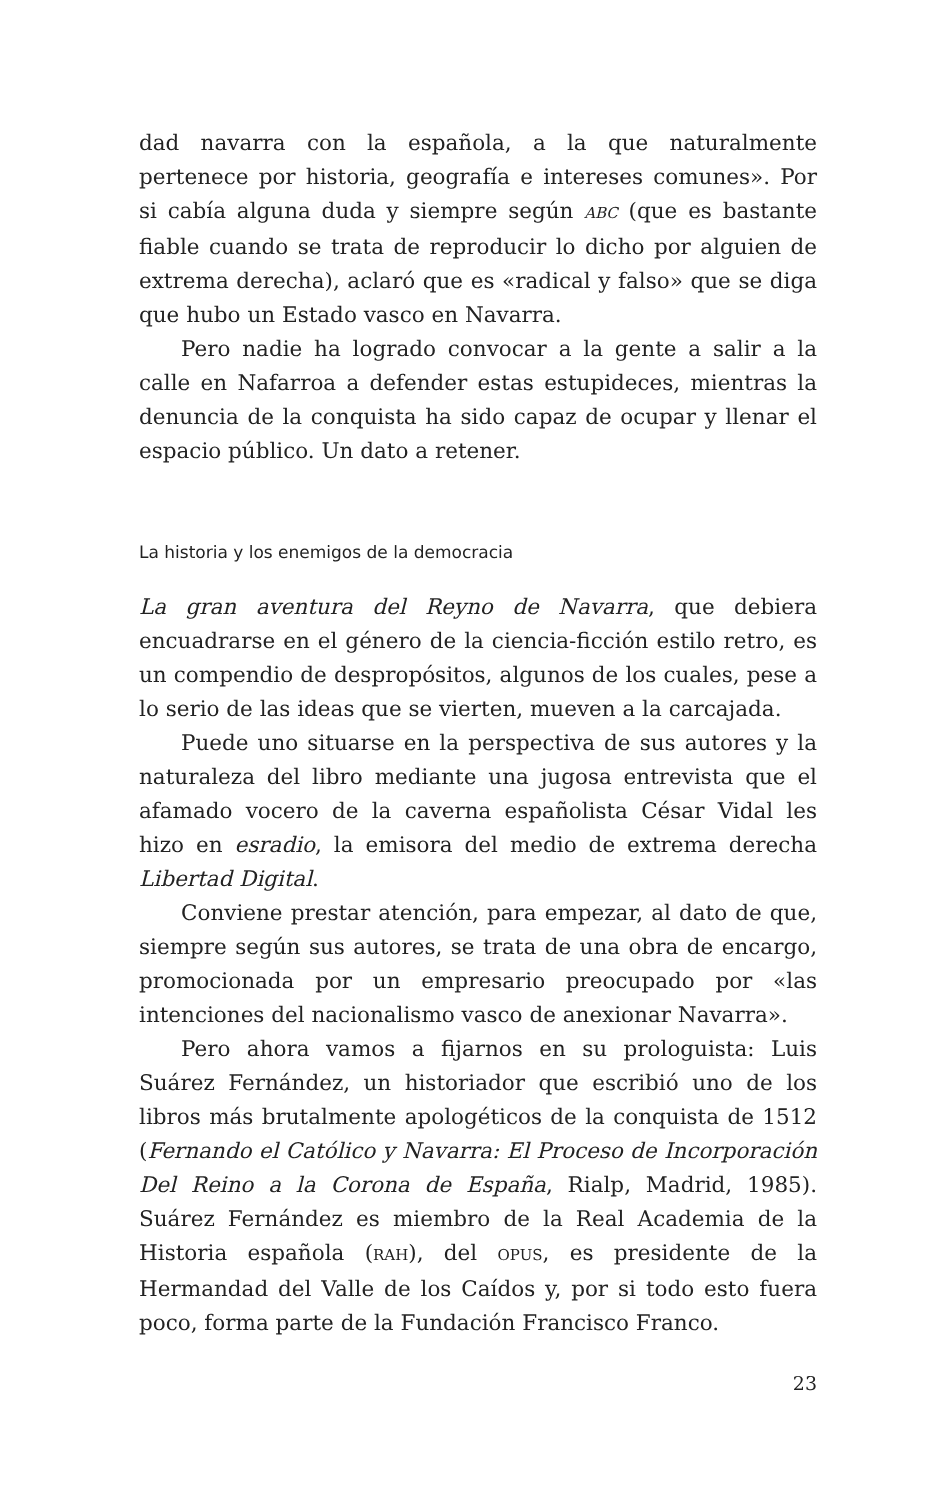dad navarra con la española, a la que naturalmente pertenece por historia, geografía e intereses comunes». Por si cabía alguna duda y siempre según ABC (que es bastante fiable cuando se trata de reproducir lo dicho por alguien de extrema derecha), aclaró que es «radical y falso» que se diga que hubo un Estado vasco en Navarra.
Pero nadie ha logrado convocar a la gente a salir a la calle en Nafarroa a defender estas estupideces, mientras la denuncia de la conquista ha sido capaz de ocupar y llenar el espacio público. Un dato a retener.
La historia y los enemigos de la democracia
La gran aventura del Reyno de Navarra, que debiera encuadrarse en el género de la ciencia-ficción estilo retro, es un compendio de despropósitos, algunos de los cuales, pese a lo serio de las ideas que se vierten, mueven a la carcajada.
Puede uno situarse en la perspectiva de sus autores y la naturaleza del libro mediante una jugosa entrevista que el afamado vocero de la caverna españolista César Vidal les hizo en esradio, la emisora del medio de extrema derecha Libertad Digital.
Conviene prestar atención, para empezar, al dato de que, siempre según sus autores, se trata de una obra de encargo, promocionada por un empresario preocupado por «las intenciones del nacionalismo vasco de anexionar Navarra».
Pero ahora vamos a fijarnos en su prologuista: Luis Suárez Fernández, un historiador que escribió uno de los libros más brutalmente apologéticos de la conquista de 1512 (Fernando el Católico y Navarra: El Proceso de Incorporación Del Reino a la Corona de España, Rialp, Madrid, 1985). Suárez Fernández es miembro de la Real Academia de la Historia española (RAH), del OPUS, es presidente de la Hermandad del Valle de los Caídos y, por si todo esto fuera poco, forma parte de la Fundación Francisco Franco.
23